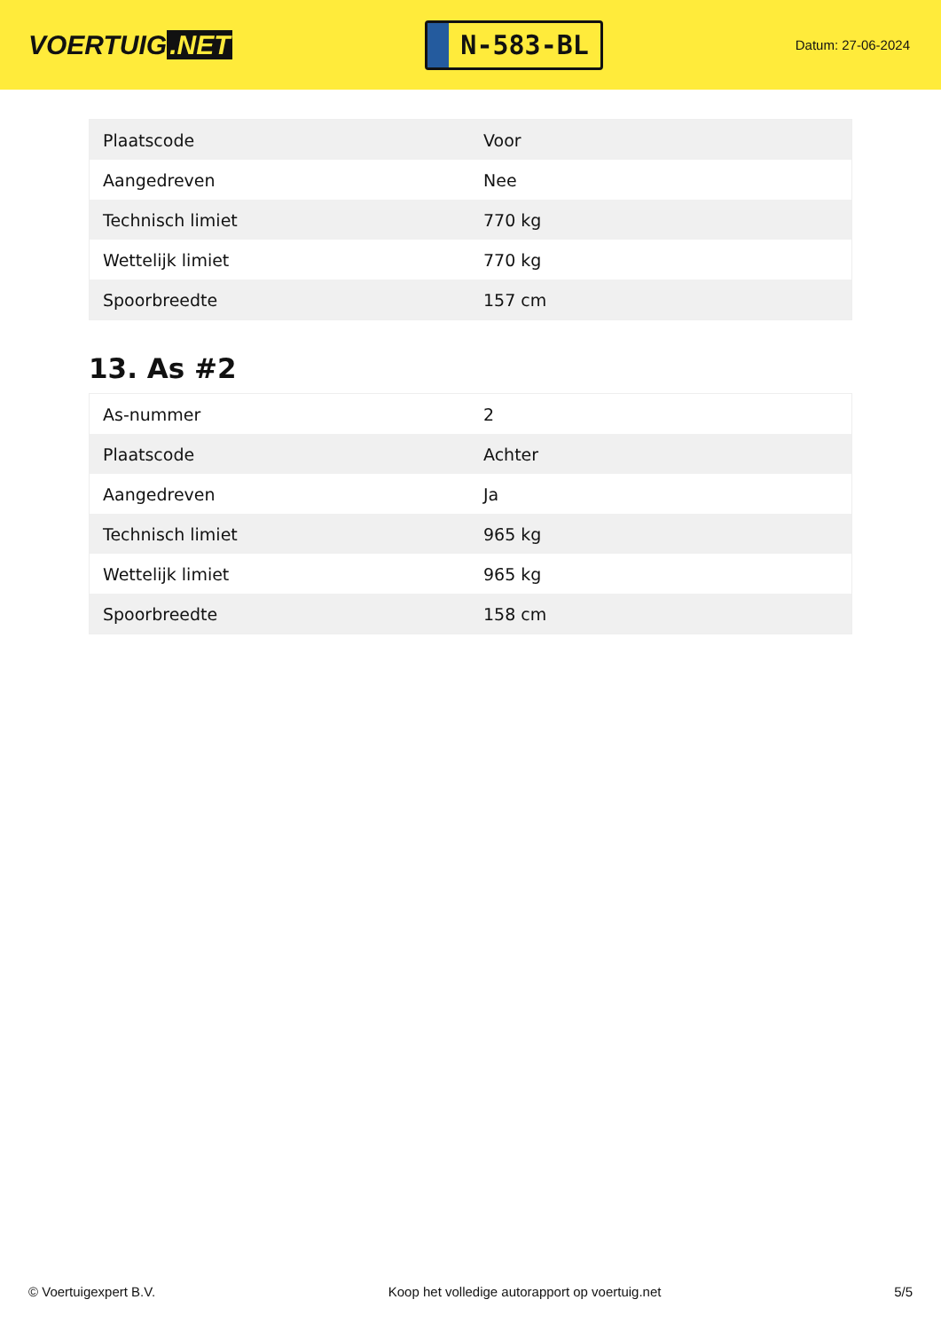VOERTUIG.NET
N-583-BL
Datum: 27-06-2024
| Plaatscode | Voor |
| Aangedreven | Nee |
| Technisch limiet | 770 kg |
| Wettelijk limiet | 770 kg |
| Spoorbreedte | 157 cm |
13. As #2
| As-nummer | 2 |
| Plaatscode | Achter |
| Aangedreven | Ja |
| Technisch limiet | 965 kg |
| Wettelijk limiet | 965 kg |
| Spoorbreedte | 158 cm |
© Voertuigexpert B.V. Koop het volledige autorapport op voertuig.net 5/5